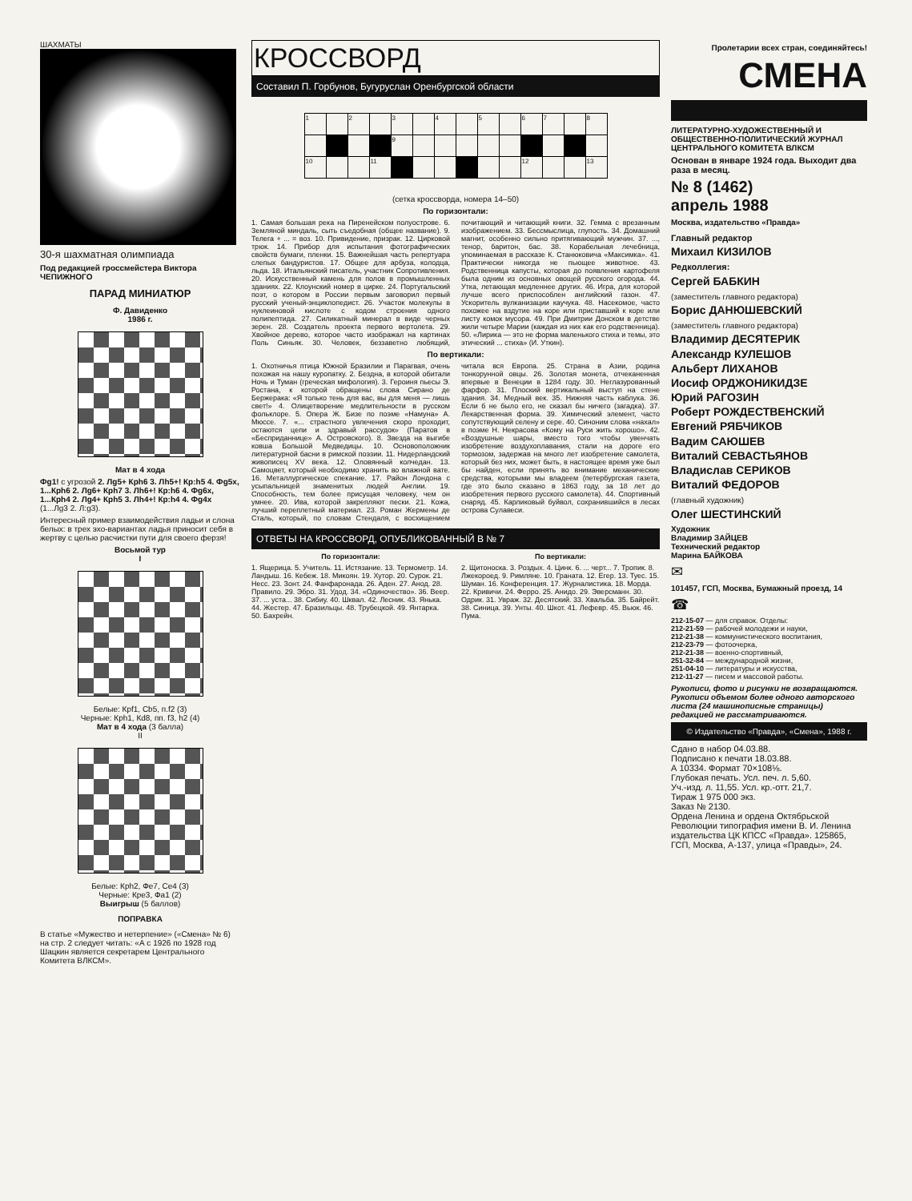ШАХМАТЫ
30-я шахматная олимпиада
Под редакцией гроссмейстера Виктора ЧЕПИЖНОГО
ПАРАД МИНИАТЮР
Ф. Давиденко
1986 г.
Мат в 4 хода
Фg1! с угрозой 2. Лg5+ Крh6 3. Лh5+! Кр:h5 4. Фg5х, 1...Крh6 2. Лg6+ Крh7 3. Лh6+! Кр:h6 4. Фg6х, 1...Крh4 2. Лg4+ Крh5 3. Лh4+! Кр:h4 4. Фg4х (1...Лg3 2. Л:g3).
Интересный пример взаимодействия ладьи и слона белых: в трех эхо-вариантах ладья приносит себя в жертву с целью расчистки пути для своего ферзя!
Восьмой тур
I
Белые: Крf1, Сb5, п.f2 (3)
Черные: Крh1, Кd8, пп. f3, h2 (4)
Мат в 4 хода (3 балла)
II
Белые: Крh2, Фe7, Сe4 (3)
Черные: Крe3, Фа1 (2)
Выигрыш (5 баллов)
ПОПРАВКА
В статье «Мужество и нетерпение» («Смена» № 6) на стр. 2 следует читать: «А с 1926 по 1928 год Шацкин является секретарем Центрального Комитета ВЛКСМ».
КРОССВОРД
Составил П. Горбунов, Бугуруслан Оренбургской области
| 1 | | 2 | | 3 | | 4 | | 5 | | 6 | 7 | | 8 |
| | | | | 9 | | | | | | | | | |
| 10 | | | 11 | | | | | | | 12 | | | 13 |
(сетка кроссворда, номера 14–50)
По горизонтали:
1. Самая большая река на Пиренейском полуострове. 6. Земляной миндаль, сыть съедобная (общее название). 9. Телега + ... = воз. 10. Привидение, призрак. 12. Цирковой трюк. 14. Прибор для испытания фотографических свойств бумаги, пленки. 15. Важнейшая часть репертуара слепых бандуристов. 17. Общее для арбуза, колодца, льда. 18. Итальянский писатель, участник Сопротивления. 20. Искусственный камень для полов в промышленных зданиях. 22. Клоунский номер в цирке. 24. Португальский поэт, о котором в России первым заговорил первый русский ученый-энциклопедист. 26. Участок молекулы в нуклеиновой кислоте с кодом строения одного полипептида. 27. Силикатный минерал в виде черных зерен. 28. Создатель проекта первого вертолета. 29. Хвойное дерево, которое часто изображал на картинах Поль Синьяк. 30. Человек, беззаветно любящий, почитающий и читающий книги. 32. Гемма с врезанным изображением. 33. Бессмыслица, глупость. 34. Домашний магнит, особенно сильно притягивающий мужчин. 37. ..., тенор, баритон, бас. 38. Корабельная лечебница, упоминаемая в рассказе К. Станюковича «Максимка». 41. Практически никогда не пьющее животное. 43. Родственница капусты, которая до появления картофеля была одним из основных овощей русского огорода. 44. Утка, летающая медленнее других. 46. Игра, для которой лучше всего приспособлен английский газон. 47. Ускоритель вулканизации каучука. 48. Насекомое, часто похожее на вздутие на коре или приставший к коре или листу комок мусора. 49. При Дмитрии Донском в детстве жили четыре Марии (каждая из них как его родственница). 50. «Лирика — это не форма маленького стиха и темы, это этический ... стиха» (И. Уткин).
По вертикали:
1. Охотничья птица Южной Бразилии и Парагвая, очень похожая на нашу куропатку. 2. Бездна, в которой обитали Ночь и Туман (греческая мифология). 3. Героиня пьесы Э. Ростана, к которой обращены слова Сирано де Бержерака: «Я только тень для вас, вы для меня — лишь свет!» 4. Олицетворение медлительности в русском фольклоре. 5. Опера Ж. Бизе по поэме «Намуна» А. Мюссе. 7. «... страстного увлечения скоро проходит, остаются цепи и здравый рассудок» (Паратов в «Бесприданнице» А. Островского). 8. Звезда на выгибе ковша Большой Медведицы. 10. Основоположник литературной басни в римской поэзии. 11. Нидерландский живописец XV века. 12. Оловянный колчедан. 13. Самоцвет, который необходимо хранить во влажной вате. 16. Металлургическое спекание. 17. Район Лондона с усыпальницей знаменитых людей Англии. 19. Способность, тем более присущая человеку, чем он умнее. 20. Ива, которой закрепляют пески. 21. Кожа, лучший переплетный материал. 23. Роман Жермены де Сталь, который, по словам Стендаля, с восхищением читала вся Европа. 25. Страна в Азии, родина тонкорунной овцы. 26. Золотая монета, отчеканенная впервые в Венеции в 1284 году. 30. Неглазурованный фарфор. 31. Плоский вертикальный выступ на стене здания. 34. Медный век. 35. Нижняя часть каблука. 36. Если б не было его, не сказал бы ничего (загадка). 37. Лекарственная форма. 39. Химический элемент, часто сопутствующий селену и сере. 40. Синоним слова «нахал» в поэме Н. Некрасова «Кому на Руси жить хорошо». 42. «Воздушные шары, вместо того чтобы увенчать изобретение воздухоплавания, стали на дороге его тормозом, задержав на много лет изобретение самолета, который без них, может быть, в настоящее время уже был бы найден, если принять во внимание механические средства, которыми мы владеем (петербургская газета, где это было сказано в 1863 году, за 18 лет до изобретения первого русского самолета). 44. Спортивный снаряд. 45. Карликовый буйвол, сохранившийся в лесах острова Сулавеси.
ОТВЕТЫ НА КРОССВОРД, ОПУБЛИКОВАННЫЙ В № 7
По горизонтали:
1. Ящерица. 5. Учитель. 11. Истязание. 13. Термометр. 14. Ландыш. 16. Кебеж. 18. Микоян. 19. Хутор. 20. Сурок. 21. Несс. 23. Зонт. 24. Фанфаронада. 26. Аден. 27. Анод. 28. Правило. 29. Эбро. 31. Удод. 34. «Одиночество». 36. Веер. 37. ... уста... 38. Сибиу. 40. Шквал. 42. Лесник. 43. Янька. 44. Жестер. 47. Бразильцы. 48. Трубецкой. 49. Янтарка. 50. Бахрейн.
По вертикали:
2. Щитоноска. 3. Роздых. 4. Цинк. 6. ... черт... 7. Тропик. 8. Лжекороед. 9. Римляне. 10. Граната. 12. Егер. 13. Туес. 15. Шуман. 16. Конференция. 17. Журналистика. 18. Морда. 22. Кривичи. 24. Ферро. 25. Анидо. 29. Эверсманн. 30. Одрик. 31. Увраж. 32. Десятский. 33. Хвальба. 35. Байрейт. 38. Синица. 39. Унты. 40. Шкот. 41. Лефевр. 45. Вьюк. 46. Пума.
Пролетарии всех стран, соединяйтесь!
СМЕНА
ЛИТЕРАТУРНО-ХУДОЖЕСТВЕННЫЙ И ОБЩЕСТВЕННО-ПОЛИТИЧЕСКИЙ ЖУРНАЛ ЦЕНТРАЛЬНОГО КОМИТЕТА ВЛКСМ
Основан в январе 1924 года. Выходит два раза в месяц.
№ 8 (1462)
апрель 1988
Москва, издательство «Правда»
Главный редактор
Михаил КИЗИЛОВ
Редколлегия:
Сергей БАБКИН
(заместитель главного редактора)
Борис ДАНЮШЕВСКИЙ
(заместитель главного редактора)
Владимир ДЕСЯТЕРИК
Александр КУЛЕШОВ
Альберт ЛИХАНОВ
Иосиф ОРДЖОНИКИДЗЕ
Юрий РАГОЗИН
Роберт РОЖДЕСТВЕНСКИЙ
Евгений РЯБЧИКОВ
Вадим САЮШЕВ
Виталий СЕВАСТЬЯНОВ
Владислав СЕРИКОВ
Виталий ФЕДОРОВ
(главный художник)
Олег ШЕСТИНСКИЙ
Художник
Владимир ЗАЙЦЕВ
Технический редактор
Марина БАЙКОВА
✉
101457, ГСП, Москва, Бумажный проезд, 14
☎
212-15-07 — для справок. Отделы:
212-21-59 — рабочей молодежи и науки,
212-21-38 — коммунистического воспитания,
212-23-79 — фотоочерка,
212-21-38 — военно-спортивный,
251-32-84 — международной жизни,
251-04-10 — литературы и искусства,
212-11-27 — писем и массовой работы.
Рукописи, фото и рисунки не возвращаются. Рукописи объемом более одного авторского листа (24 машинописные страницы) редакцией не рассматриваются.
© Издательство «Правда», «Смена», 1988 г.
Сдано в набор 04.03.88.
Подписано к печати 18.03.88.
А 10334. Формат 70×108⅛.
Глубокая печать. Усл. печ. л. 5,60.
Уч.-изд. л. 11,55. Усл. кр.-отт. 21,7.
Тираж 1 975 000 экз.
Заказ № 2130.
Ордена Ленина и ордена Октябрьской Революции типография имени В. И. Ленина издательства ЦК КПСС «Правда». 125865, ГСП, Москва, А-137, улица «Правды», 24.